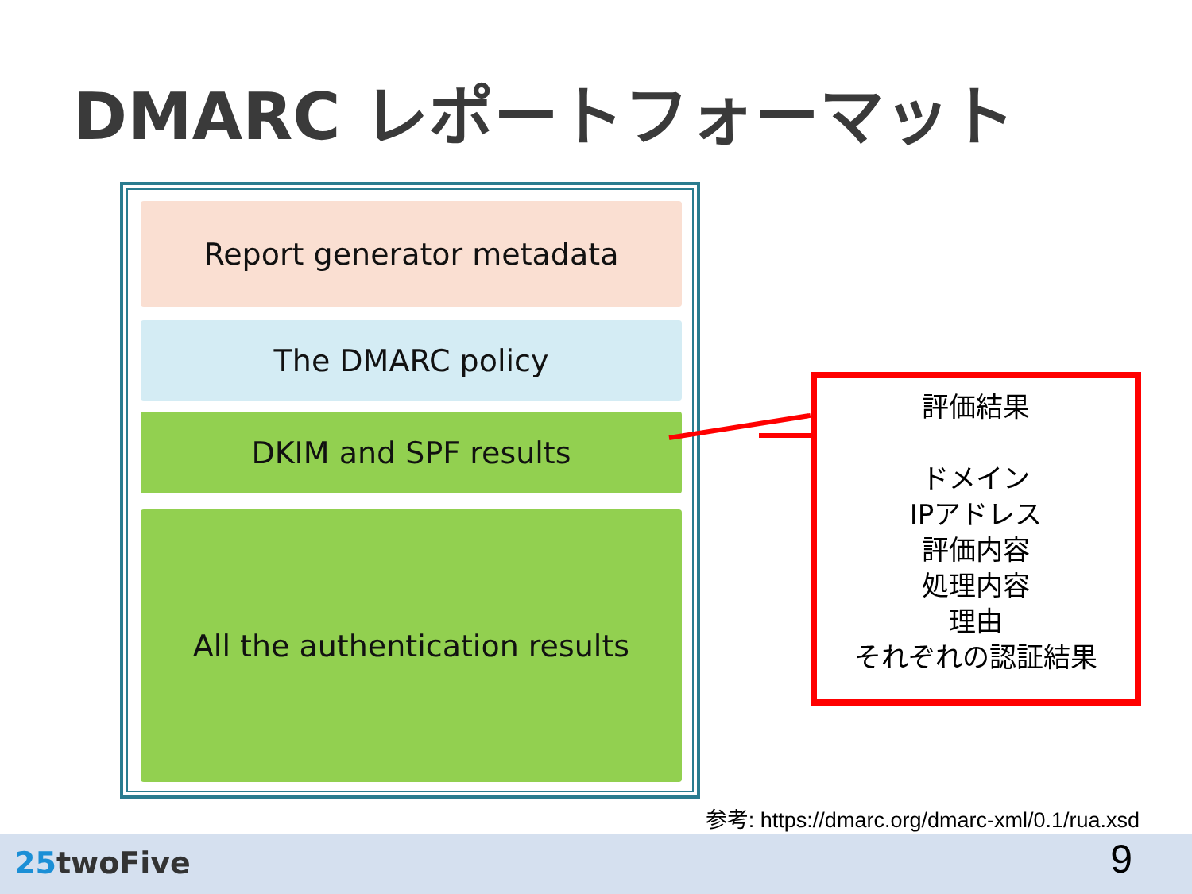DMARC レポートフォーマット
Report generator metadata
The DMARC policy
DKIM and SPF results
All the authentication results
評価結果
ドメイン
IPアドレス
評価内容
処理内容
理由
それぞれの認証結果
参考: https://dmarc.org/dmarc-xml/0.1/rua.xsd
25twoFive 9